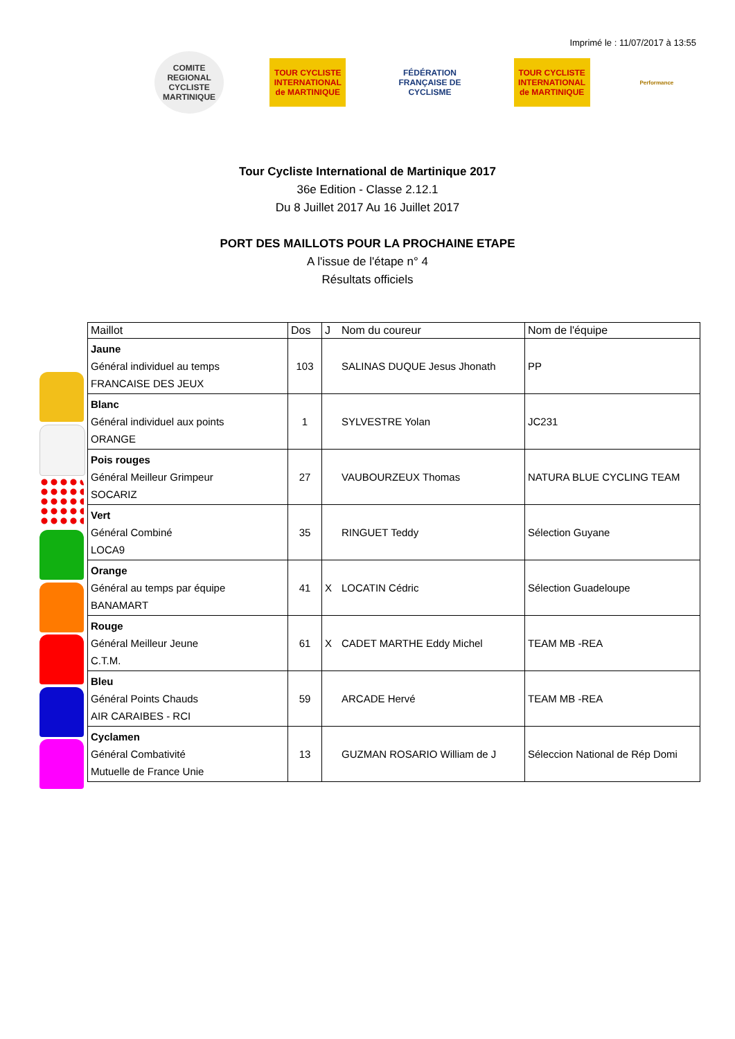Imprimé le : 11/07/2017 à 13:55
COMITE REGIONAL CYCLISTE MARTINIQUE
TOUR CYCLISTE INTERNATIONAL de MARTINIQUE
FÉDÉRATION FRANÇAISE DE CYCLISME
TOUR CYCLISTE INTERNATIONAL de MARTINIQUE
Performance
Tour Cycliste International de Martinique 2017
36e Edition - Classe 2.12.1
Du 8 Juillet 2017 Au 16 Juillet 2017
PORT DES MAILLOTS POUR LA PROCHAINE ETAPE
A l'issue de l'étape n° 4
Résultats officiels
| Maillot | Dos | J | Nom du coureur | Nom de l'équipe |
| --- | --- | --- | --- | --- |
| Jaune Général individuel au temps FRANCAISE DES JEUX | 103 | | SALINAS DUQUE Jesus Jhonath | PP |
| Blanc Général individuel aux points ORANGE | 1 | | SYLVESTRE Yolan | JC231 |
| Pois rouges Général Meilleur Grimpeur SOCARIZ | 27 | | VAUBOURZEUX Thomas | NATURA BLUE CYCLING TEAM |
| Vert Général Combiné LOCA9 | 35 | | RINGUET Teddy | Sélection Guyane |
| Orange Général au temps par équipe BANAMART | 41 | X | LOCATIN Cédric | Sélection Guadeloupe |
| Rouge Général Meilleur Jeune C.T.M. | 61 | X | CADET MARTHE Eddy Michel | TEAM MB -REA |
| Bleu Général Points Chauds AIR CARAIBES - RCI | 59 | | ARCADE Hervé | TEAM MB -REA |
| Cyclamen Général Combativité Mutuelle de France Unie | 13 | | GUZMAN ROSARIO William de J | Séleccion National de Rép Domi |